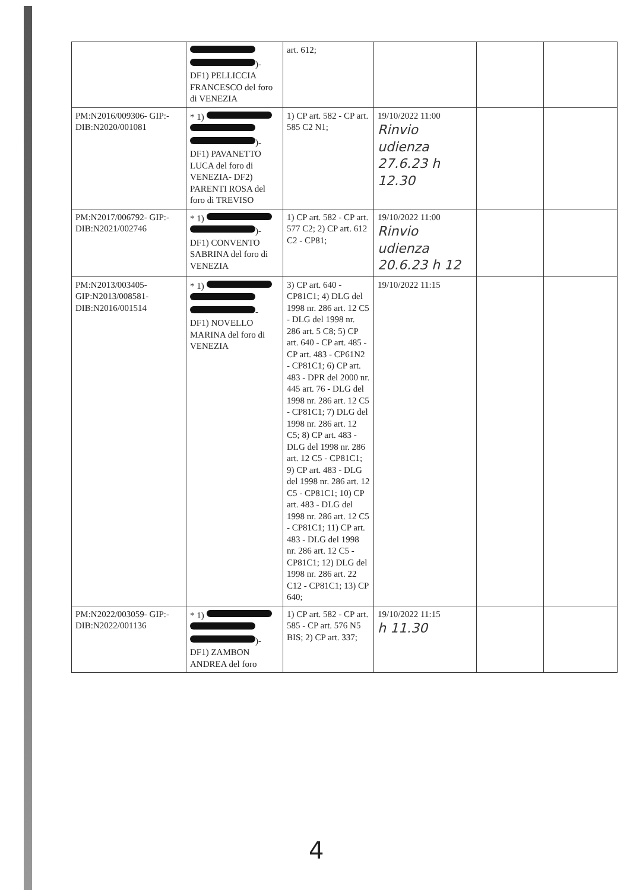| | )- DF1) PELLICCIA FRANCESCO del foro di VENEZIA | art. 612; | | | |
| PM:N2016/009306- GIP:-DIB:N2020/001081 | * 1) )- DF1) PAVANETTO LUCA del foro di VENEZIA- DF2) PARENTI ROSA del foro di TREVISO | 1) CP art. 582 - CP art. 585 C2 N1; | 19/10/2022 11:00 Rinvio udienza 27.6.23 h 12.30 | | |
| PM:N2017/006792- GIP:-DIB:N2021/002746 | * 1) )- DF1) CONVENTO SABRINA del foro di VENEZIA | 1) CP art. 582 - CP art. 577 C2; 2) CP art. 612 C2 - CP81; | 19/10/2022 11:00 Rinvio udienza 20.6.23 h 12 | | |
| PM:N2013/003405- GIP:N2013/008581- DIB:N2016/001514 | * 1) - DF1) NOVELLO MARINA del foro di VENEZIA | 3) CP art. 640 - CP81C1; 4) DLG del 1998 nr. 286 art. 12 C5 - DLG del 1998 nr. 286 art. 5 C8; 5) CP art. 640 - CP art. 485 - CP art. 483 - CP61N2 - CP81C1; 6) CP art. 483 - DPR del 2000 nr. 445 art. 76 - DLG del 1998 nr. 286 art. 12 C5 - CP81C1; 7) DLG del 1998 nr. 286 art. 12 C5; 8) CP art. 483 - DLG del 1998 nr. 286 art. 12 C5 - CP81C1; 9) CP art. 483 - DLG del 1998 nr. 286 art. 12 C5 - CP81C1; 10) CP art. 483 - DLG del 1998 nr. 286 art. 12 C5 - CP81C1; 11) CP art. 483 - DLG del 1998 nr. 286 art. 12 C5 - CP81C1; 12) DLG del 1998 nr. 286 art. 22 C12 - CP81C1; 13) CP 640; | 19/10/2022 11:15 | | |
| PM:N2022/003059- GIP:-DIB:N2022/001136 | * 1) )- DF1) ZAMBON ANDREA del foro | 1) CP art. 582 - CP art. 585 - CP art. 576 N5 BIS; 2) CP art. 337; | 19/10/2022 11:15 h 11.30 | | |
4